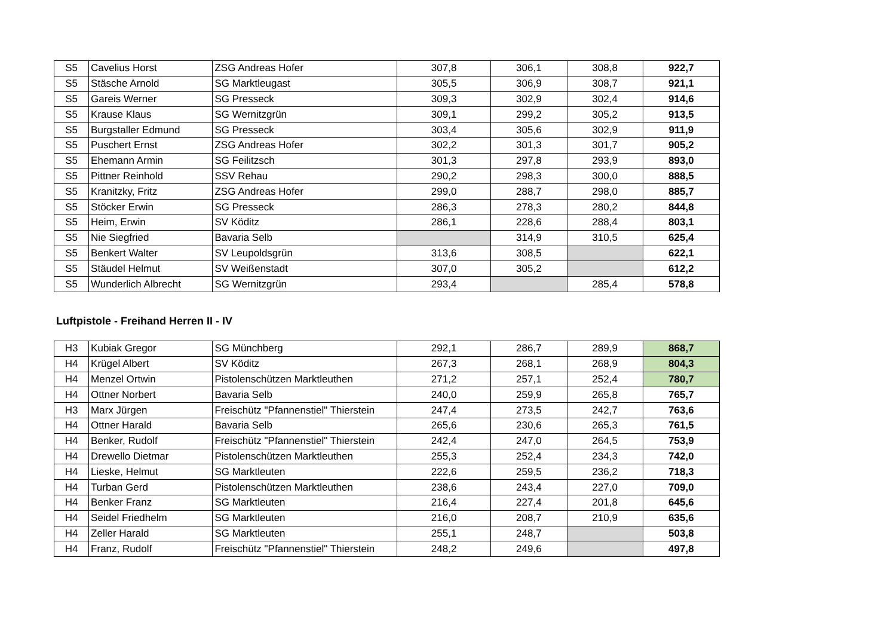| S5 | Cavelius Horst | ZSG Andreas Hofer | 307,8 | 306,1 | 308,8 | 922,7 |
| S5 | Stäsche Arnold | SG Marktleugast | 305,5 | 306,9 | 308,7 | 921,1 |
| S5 | Gareis Werner | SG Presseck | 309,3 | 302,9 | 302,4 | 914,6 |
| S5 | Krause Klaus | SG Wernitzgrün | 309,1 | 299,2 | 305,2 | 913,5 |
| S5 | Burgstaller Edmund | SG Presseck | 303,4 | 305,6 | 302,9 | 911,9 |
| S5 | Puschert Ernst | ZSG Andreas Hofer | 302,2 | 301,3 | 301,7 | 905,2 |
| S5 | Ehemann Armin | SG Feilitzsch | 301,3 | 297,8 | 293,9 | 893,0 |
| S5 | Pittner Reinhold | SSV Rehau | 290,2 | 298,3 | 300,0 | 888,5 |
| S5 | Kranitzky, Fritz | ZSG Andreas Hofer | 299,0 | 288,7 | 298,0 | 885,7 |
| S5 | Stöcker Erwin | SG Presseck | 286,3 | 278,3 | 280,2 | 844,8 |
| S5 | Heim, Erwin | SV Köditz | 286,1 | 228,6 | 288,4 | 803,1 |
| S5 | Nie Siegfried | Bavaria Selb | | 314,9 | 310,5 | 625,4 |
| S5 | Benkert Walter | SV Leupoldsgrün | 313,6 | 308,5 | | 622,1 |
| S5 | Stäudel Helmut | SV Weißenstadt | 307,0 | 305,2 | | 612,2 |
| S5 | Wunderlich Albrecht | SG Wernitzgrün | 293,4 | | 285,4 | 578,8 |
Luftpistole - Freihand Herren II - IV
| H3 | Kubiak Gregor | SG Münchberg | 292,1 | 286,7 | 289,9 | 868,7 |
| H4 | Krügel Albert | SV Köditz | 267,3 | 268,1 | 268,9 | 804,3 |
| H4 | Menzel Ortwin | Pistolenschützen Marktleuthen | 271,2 | 257,1 | 252,4 | 780,7 |
| H4 | Ottner Norbert | Bavaria Selb | 240,0 | 259,9 | 265,8 | 765,7 |
| H3 | Marx Jürgen | Freischütz "Pfannenstiel" Thierstein | 247,4 | 273,5 | 242,7 | 763,6 |
| H4 | Ottner Harald | Bavaria Selb | 265,6 | 230,6 | 265,3 | 761,5 |
| H4 | Benker, Rudolf | Freischütz "Pfannenstiel" Thierstein | 242,4 | 247,0 | 264,5 | 753,9 |
| H4 | Drewello Dietmar | Pistolenschützen Marktleuthen | 255,3 | 252,4 | 234,3 | 742,0 |
| H4 | Lieske, Helmut | SG Marktleuten | 222,6 | 259,5 | 236,2 | 718,3 |
| H4 | Turban Gerd | Pistolenschützen Marktleuthen | 238,6 | 243,4 | 227,0 | 709,0 |
| H4 | Benker Franz | SG Marktleuten | 216,4 | 227,4 | 201,8 | 645,6 |
| H4 | Seidel Friedhelm | SG Marktleuten | 216,0 | 208,7 | 210,9 | 635,6 |
| H4 | Zeller Harald | SG Marktleuten | 255,1 | 248,7 | | 503,8 |
| H4 | Franz, Rudolf | Freischütz "Pfannenstiel" Thierstein | 248,2 | 249,6 | | 497,8 |